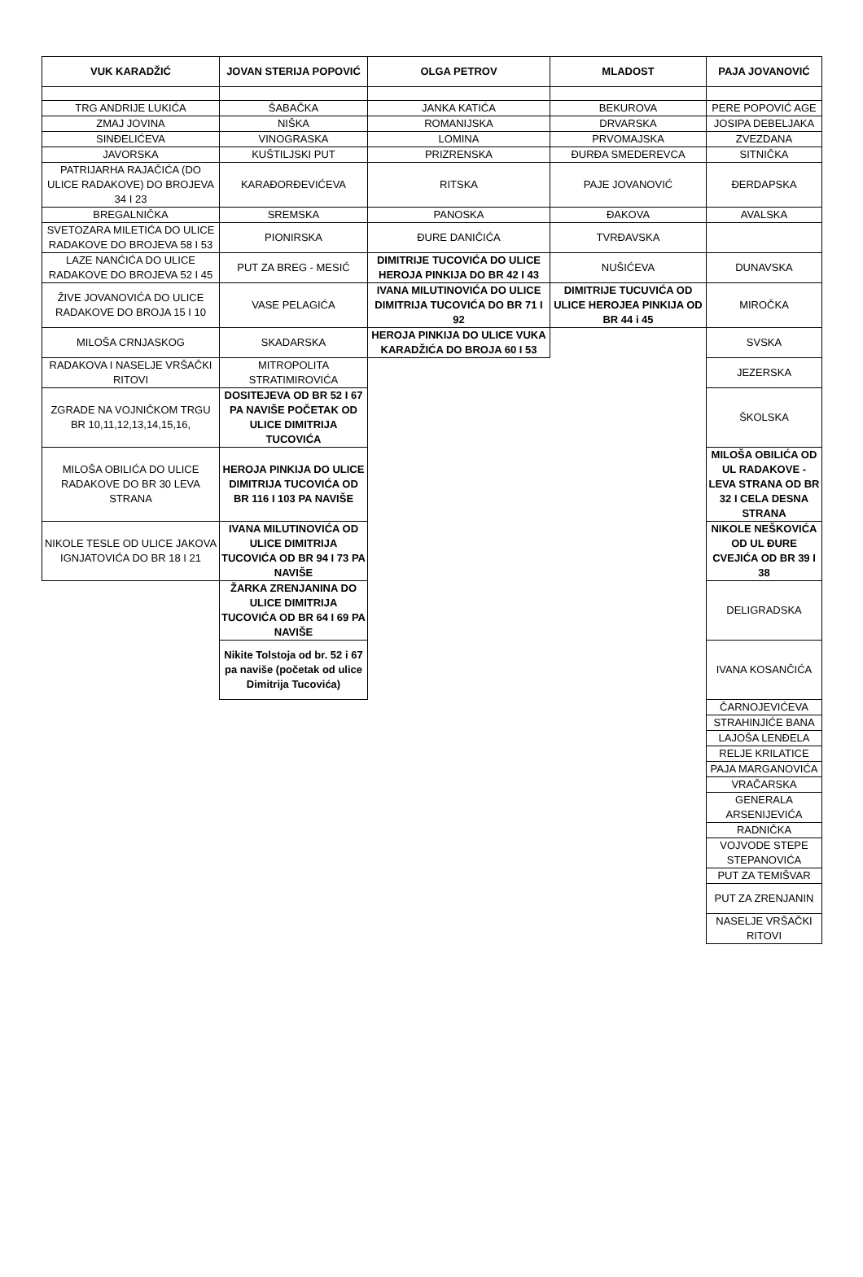| VUK KARADŽIĆ | JOVAN STERIJA POPOVIĆ | OLGA PETROV | MLADOST | PAJA JOVANOVIĆ |
| --- | --- | --- | --- | --- |
| TRG ANDRIJE LUKIĆA | ŠABAČKA | JANKA KATIĆA | BEKUROVA | PERE POPOVIĆ AGE |
| ZMAJ JOVINA | NIŠKA | ROMANIJSKA | DRVARSKA | JOSIPA DEBELJAKA |
| SINĐELIĆEVA | VINOGRASKA | LOMINA | PRVOMAJSKA | ZVEZDANA |
| JAVORSKA | KUŠTILJSKI PUT | PRIZRENSKA | ĐURĐA SMEDEREVCA | SITNIČKA |
| PATRIJARHA RAJAČIĆA (DO ULICE RADAKOVE) DO BROJEVA 34 I 23 | KARAĐORĐEVIĆEVA | RITSKA | PAJE JOVANOVIĆ | ĐERDAPSKA |
| BREGALNIČKA | SREMSKA | PANOSKA | ĐAKOVA | AVALSKA |
| SVETOZARA MILETIĆA DO ULICE RADAKOVE DO BROJEVA 58 I 53 | PIONIRSKA | ĐURE DANIČIĆA | TVRĐAVSKA | |
| LAZE NANĆIĆA DO ULICE RADAKOVE DO BROJEVA 52 I 45 | PUT ZA BREG - MESIĆ | DIMITRIJE TUCOVIĆA DO ULICE HEROJA PINKIJA DO BR 42 I 43 | NUŠIĆEVA | DUNAVSKA |
| ŽIVE JOVANOVIĆA DO ULICE RADAKOVE DO BROJA 15 I 10 | VASE PELAGIĆA | IVANA MILUTINOVIĆA DO ULICE DIMITRIJA TUCOVIĆA DO BR 71 I 92 | DIMITRIJE TUCUVIĆA OD ULICE HEROJEA PINKIJA OD BR 44 i 45 | MIROČKA |
| MILOŠA CRNJASKOG | SKADARSKA | HEROJA PINKIJA DO ULICE VUKA KARADŽIĆA DO BROJA 60 I 53 | | SVSKA |
| RADAKOVA I NASELJE VRŠAČKI RITOVI | MITROPOLITA STRATIMIROVIĆA | | | JEZERSKA |
| ZGRADE NA VOJNIČKOM TRGU BR 10,11,12,13,14,15,16, | DOSITEJEVA OD BR 52 I 67 PA NAVIŠE POČETAK OD ULICE DIMITRIJA TUCOVIĆA | | | ŠKOLSKA |
| MILOŠA OBILIĆA DO ULICE RADAKOVE DO BR 30 LEVA STRANA | HEROJA PINKIJA DO ULICE DIMITRIJA TUCOVIĆA OD BR 116 I 103 PA NAVIŠE | | | MILOŠA OBILIĆA OD UL RADAKOVE - LEVA STRANA OD BR 32 I CELA DESNA STRANA |
| NIKOLE TESLE OD ULICE JAKOVA IGNJATOVIĆA DO BR 18 I 21 | IVANA MILUTINOVIĆA OD ULICE DIMITRIJA TUCOVIĆA OD BR 94 I 73 PA NAVIŠE | | | NIKOLE NEŠKOVIĆA OD UL ĐURE CVEJIĆA OD BR 39 I 38 |
| | ŽARKA ZRENJANINA DO ULICE DIMITRIJA TUCOVIĆA OD BR 64 I 69 PA NAVIŠE | | | DELIGRADSKA |
| | Nikite Tolstoja od br. 52 i 67 pa naviše (početak od ulice Dimitrija Tucovića) | | | IVANA KOSANČIĆA |
| | | | | ČARNOJEVIĆEVA |
| | | | | STRAHINJIĆE BANA |
| | | | | LAJOŠA LENĐELA |
| | | | | RELJE KRILATICE |
| | | | | PAJA MARGANOVIĆA |
| | | | | VRAČARSKA |
| | | | | GENERALA ARSENIJEVIĆA |
| | | | | RADNIČKA |
| | | | | VOJVODE STEPE STEPANOVIĆA |
| | | | | PUT ZA TEMIŠVAR |
| | | | | PUT ZA ZRENJANIN |
| | | | | NASELJE VRŠAČKI RITOVI |